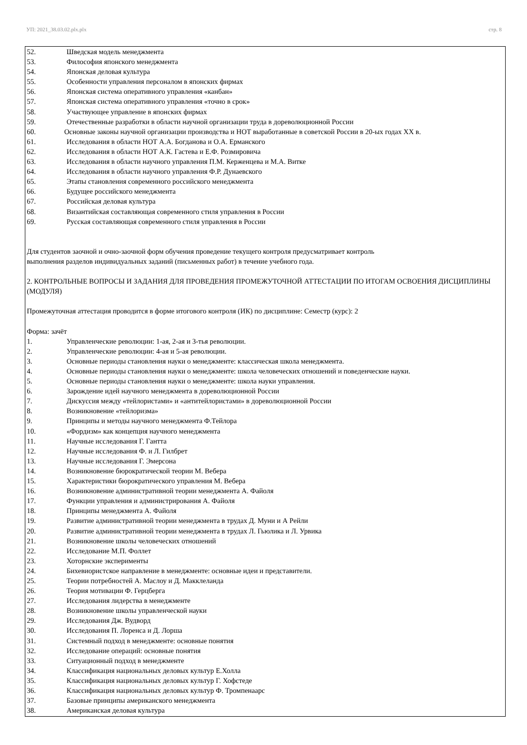УП: 2021_38.03.02.plx.plx стр. 8
52. Шведская модель менеджмента
53. Философия японского менеджмента
54. Японская деловая культура
55. Особенности управления персоналом в японских фирмах
56. Японская система оперативного управления «канбан»
57. Японская система оперативного управления «точно в срок»
58. Участвующее управление в японских фирмах
59. Отечественные разработки в области научной организации труда в дореволюционной России
60. Основные законы научной организации производства и НОТ выработанные в советской России в 20-ых годах XX в.
61. Исследования в области НОТ А.А. Богданова и О.А. Ерманского
62. Исследования в области НОТ А.К. Гастева и Е.Ф. Розмировича
63. Исследования в области научного управления П.М. Керженцева и М.А. Витке
64. Исследования в области научного управления Ф.Р. Дунаевского
65. Этапы становления современного российского менеджмента
66. Будущее российского менеджмента
67. Российская деловая культура
68. Византийская составляющая современного стиля управления в России
69. Русская составляющая современного стиля управления в России
Для студентов заочной и очно-заочной форм обучения проведение текущего контроля предусматривает контроль
выполнения разделов индивидуальных заданий (письменных работ) в течение учебного года.
2. КОНТРОЛЬНЫЕ ВОПРОСЫ И ЗАДАНИЯ ДЛЯ ПРОВЕДЕНИЯ ПРОМЕЖУТОЧНОЙ АТТЕСТАЦИИ ПО ИТОГАМ ОСВОЕНИЯ ДИСЦИПЛИНЫ (МОДУЛЯ)
Промежуточная аттестация проводится в форме итогового контроля (ИК) по дисциплине: Семестр (курс): 2
Форма: зачёт
1. Управленческие революции: 1-ая, 2-ая и 3-тья революции.
2. Управленческие революции: 4-ая и 5-ая революции.
3. Основные периоды становления науки о менеджменте: классическая школа менеджмента.
4. Основные периоды становления науки о менеджменте: школа человеческих отношений и поведенческие науки.
5. Основные периоды становления науки о менеджменте: школа науки управления.
6. Зарождение идей научного менеджмента в дореволюционной России
7. Дискуссия между «тейлористами» и «антитейлористами» в дореволюционной России
8. Возникновение «тейлоризма»
9. Принципы и методы научного менеджмента Ф.Тейлора
10. «Фордизм» как концепция научного менеджмента
11. Научные исследования Г. Гантта
12. Научные исследования Ф. и Л. Гилбрет
13. Научные исследования Г. Эмерсона
14. Возникновение бюрократической теории М. Вебера
15. Характеристики бюрократического управления М. Вебера
16. Возникновение административной теории менеджмента А. Файоля
17. Функции управления и администрирования А. Файоля
18. Принципы менеджмента А. Файоля
19. Развитие административной теории менеджмента в трудах Д. Муни и А Рейли
20. Развитие административной теории менеджмента в трудах Л. Гьюлика и Л. Урвика
21. Возникновение школы человеческих отношений
22. Исследование М.П. Фоллет
23. Хоторнские эксперименты
24. Бихевиористское направление в менеджменте: основные идеи и представители.
25. Теории потребностей А. Маслоу и Д. Макклеланда
26. Теория мотивации Ф. Герцберга
27. Исследования лидерства в менеджменте
28. Возникновение школы управленческой науки
29. Исследования Дж. Вудворд
30. Исследования П. Лоренса и Д. Лорша
31. Системный подход в менеджменте: основные понятия
32. Исследование операций: основные понятия
33. Ситуационный подход в менеджменте
34. Классификация национальных деловых культур Е.Холла
35. Классификация национальных деловых культур Г. Хофстеде
36. Классификация национальных деловых культур Ф. Тромпенаарс
37. Базовые принципы американского менеджмента
38. Американская деловая культура